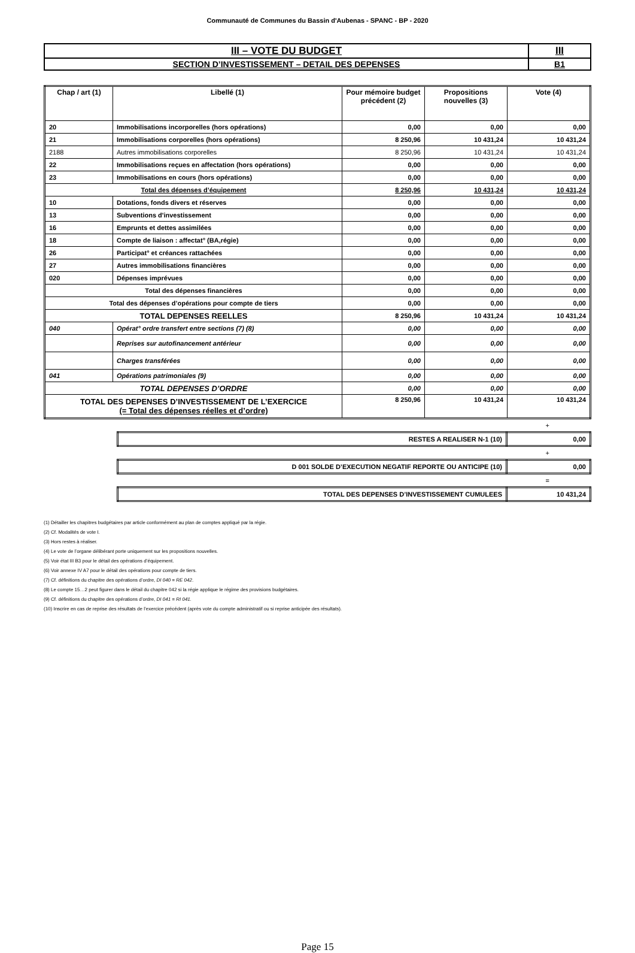Communauté de Communes du Bassin d'Aubenas - SPANC - BP - 2020
| III – VOTE DU BUDGET | III |
| SECTION D’INVESTISSEMENT – DETAIL DES DEPENSES | B1 |
| Chap / art (1) | Libellé (1) | Pour mémoire budget précédent (2) | Propositions nouvelles (3) | Vote (4) |
| --- | --- | --- | --- | --- |
| 20 | Immobilisations incorporelles (hors opérations) | 0,00 | 0,00 | 0,00 |
| 21 | Immobilisations corporelles (hors opérations) | 8 250,96 | 10 431,24 | 10 431,24 |
| 2188 | Autres immobilisations corporelles | 8 250,96 | 10 431,24 | 10 431,24 |
| 22 | Immobilisations reçues en affectation (hors opérations) | 0,00 | 0,00 | 0,00 |
| 23 | Immobilisations en cours (hors opérations) | 0,00 | 0,00 | 0,00 |
| Total des dépenses d’équipement | | 8 250,96 | 10 431,24 | 10 431,24 |
| 10 | Dotations, fonds divers et réserves | 0,00 | 0,00 | 0,00 |
| 13 | Subventions d'investissement | 0,00 | 0,00 | 0,00 |
| 16 | Emprunts et dettes assimilées | 0,00 | 0,00 | 0,00 |
| 18 | Compte de liaison : affectat° (BA,régie) | 0,00 | 0,00 | 0,00 |
| 26 | Participat° et créances rattachées | 0,00 | 0,00 | 0,00 |
| 27 | Autres immobilisations financières | 0,00 | 0,00 | 0,00 |
| 020 | Dépenses imprévues | 0,00 | 0,00 | 0,00 |
| Total des dépenses financières | | 0,00 | 0,00 | 0,00 |
| Total des dépenses d’opérations pour compte de tiers | | 0,00 | 0,00 | 0,00 |
| TOTAL DEPENSES REELLES | | 8 250,96 | 10 431,24 | 10 431,24 |
| 040 | Opérat° ordre transfert entre sections (7) (8) | 0,00 | 0,00 | 0,00 |
| | Reprises sur autofinancement antérieur | 0,00 | 0,00 | 0,00 |
| | Charges transférées | 0,00 | 0,00 | 0,00 |
| 041 | Opérations patrimoniales (9) | 0,00 | 0,00 | 0,00 |
| TOTAL DEPENSES D’ORDRE | | 0,00 | 0,00 | 0,00 |
| TOTAL DES DEPENSES D’INVESTISSEMENT DE L’EXERCICE (= Total des dépenses réelles et d’ordre) | | 8 250,96 | 10 431,24 | 10 431,24 |
+
| RESTES A REALISER N-1 (10) | 0,00 |
+
| D 001 SOLDE D’EXECUTION NEGATIF REPORTE OU ANTICIPE (10) | 0,00 |
=
| TOTAL DES DEPENSES D’INVESTISSEMENT CUMULEES | 10 431,24 |
(1) Détailler les chapitres budgétaires par article conformément au plan de comptes appliqué par la régie.
(2) Cf. Modalités de vote I.
(3) Hors restes à réaliser.
(4) Le vote de l’organe délibérant porte uniquement sur les propositions nouvelles.
(5) Voir état III B3 pour le détail des opérations d’équipement.
(6) Voir annexe IV A7 pour le détail des opérations pour compte de tiers.
(7) Cf. définitions du chapitre des opérations d’ordre, DI 040 = RE 042.
(8) Le compte 15…2 peut figurer dans le détail du chapitre 042 si la régie applique le régime des provisions budgétaires.
(9) Cf. définitions du chapitre des opérations d’ordre, DI 041 = RI 041.
(10) Inscrire en cas de reprise des résultats de l’exercice précédent (après vote du compte administratif ou si reprise anticipée des résultats).
Page 15